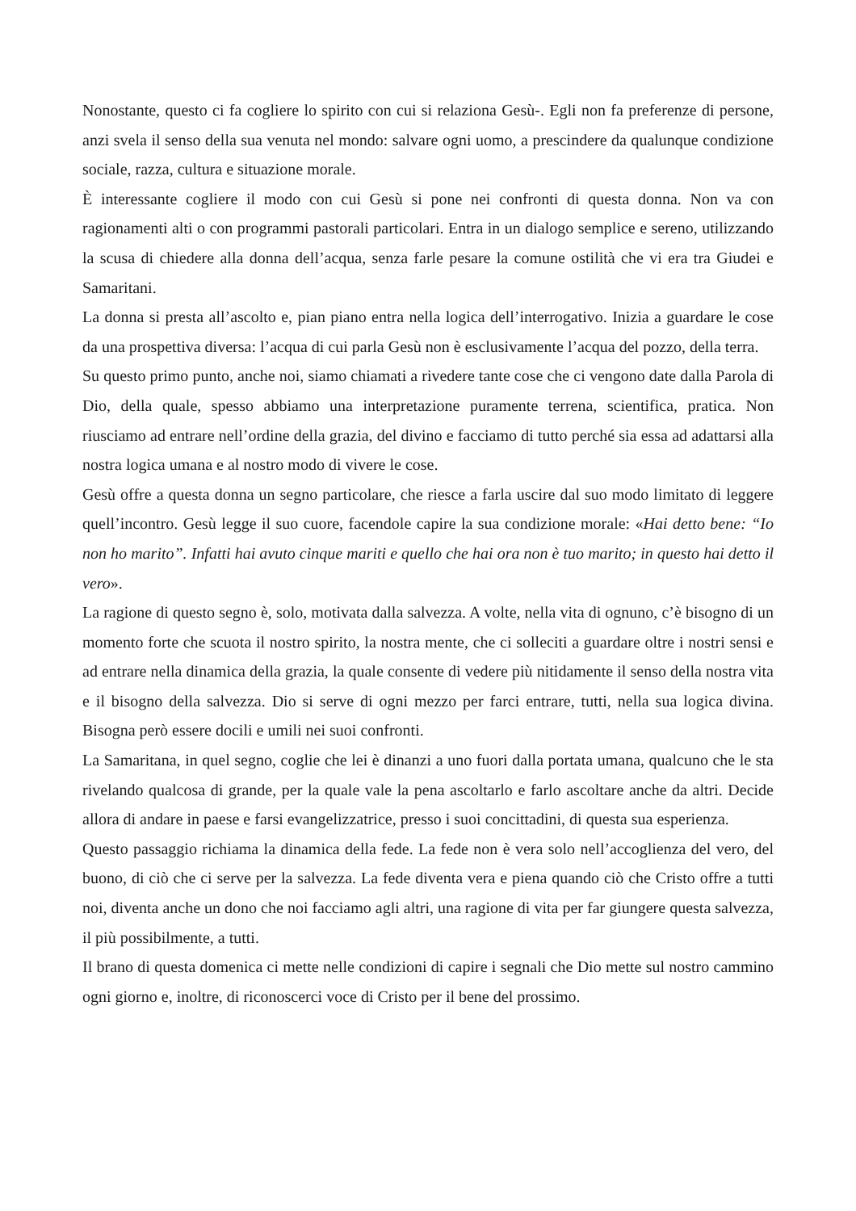Nonostante, questo ci fa cogliere lo spirito con cui si relaziona Gesù-. Egli non fa preferenze di persone, anzi svela il senso della sua venuta nel mondo: salvare ogni uomo, a prescindere da qualunque condizione sociale, razza, cultura e situazione morale.
È interessante cogliere il modo con cui Gesù si pone nei confronti di questa donna. Non va con ragionamenti alti o con programmi pastorali particolari. Entra in un dialogo semplice e sereno, utilizzando la scusa di chiedere alla donna dell’acqua, senza farle pesare la comune ostilità che vi era tra Giudei e Samaritani.
La donna si presta all’ascolto e, pian piano entra nella logica dell’interrogativo. Inizia a guardare le cose da una prospettiva diversa: l’acqua di cui parla Gesù non è esclusivamente l’acqua del pozzo, della terra.
Su questo primo punto, anche noi, siamo chiamati a rivedere tante cose che ci vengono date dalla Parola di Dio, della quale, spesso abbiamo una interpretazione puramente terrena, scientifica, pratica. Non riusciamo ad entrare nell’ordine della grazia, del divino e facciamo di tutto perché sia essa ad adattarsi alla nostra logica umana e al nostro modo di vivere le cose.
Gesù offre a questa donna un segno particolare, che riesce a farla uscire dal suo modo limitato di leggere quell’incontro. Gesù legge il suo cuore, facendole capire la sua condizione morale: «Hai detto bene: “Io non ho marito”. Infatti hai avuto cinque mariti e quello che hai ora non è tuo marito; in questo hai detto il vero».
La ragione di questo segno è, solo, motivata dalla salvezza. A volte, nella vita di ognuno, c’è bisogno di un momento forte che scuota il nostro spirito, la nostra mente, che ci solleciti a guardare oltre i nostri sensi e ad entrare nella dinamica della grazia, la quale consente di vedere più nitidamente il senso della nostra vita e il bisogno della salvezza. Dio si serve di ogni mezzo per farci entrare, tutti, nella sua logica divina. Bisogna però essere docili e umili nei suoi confronti.
La Samaritana, in quel segno, coglie che lei è dinanzi a uno fuori dalla portata umana, qualcuno che le sta rivelando qualcosa di grande, per la quale vale la pena ascoltarlo e farlo ascoltare anche da altri. Decide allora di andare in paese e farsi evangelizzatrice, presso i suoi concittadini, di questa sua esperienza.
Questo passaggio richiama la dinamica della fede. La fede non è vera solo nell’accoglienza del vero, del buono, di ciò che ci serve per la salvezza. La fede diventa vera e piena quando ciò che Cristo offre a tutti noi, diventa anche un dono che noi facciamo agli altri, una ragione di vita per far giungere questa salvezza, il più possibilmente, a tutti.
Il brano di questa domenica ci mette nelle condizioni di capire i segnali che Dio mette sul nostro cammino ogni giorno e, inoltre, di riconoscerci voce di Cristo per il bene del prossimo.